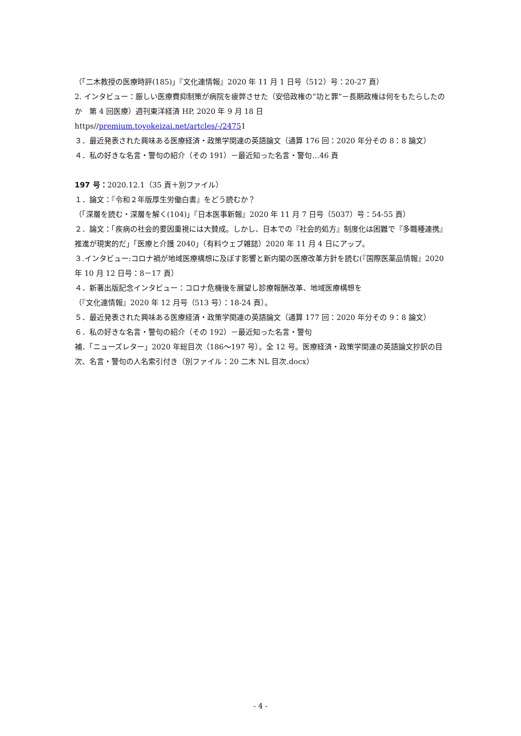（「二木教授の医療時評(185)」『文化連情報』2020 年 11 月 1 日号（512）号：20-27 頁）
2. インタビュー：厳しい医療費抑制策が病院を疲弊させた（安倍政権の“功と罪”－長期政権は何をもたらしたのか　第 4 回医療）週刊東洋経済 HP, 2020 年 9 月 18 日
https//premium.toyokeizai.net/artcles/-/24751
３．最近発表された興味ある医療経済・政策学関連の英語論文（通算 176 回：2020 年分その 8：8 論文）
４．私の好きな名言・警句の紹介（その 191）－最近知った名言・警句…46 頁
197 号：2020.12.1（35 頁＋別ファイル）
１．論文：『令和２年版厚生労働白書』をどう読むか？
（「深層を読む・深層を解く(104)」『日本医事新報』2020 年 11 月 7 日号（5037）号：54-55 頁）
２．論文：「疾病の社会的要因重視には大賛成。しかし、日本での『社会的処方』制度化は困難で『多職種連携』推進が現実的だ」「医療と介護 2040」（有料ウェブ雑誌）2020 年 11 月 4 日にアップ。
３.インタビュー:コロナ禍が地域医療構想に及ぼす影響と新内閣の医療改革方針を読む(『国際医薬品情報』2020 年 10 月 12 日号：8－17 頁）
４．新著出版記念インタビュー：コロナ危機後を展望し診療報酬改革、地域医療構想を
（『文化連情報』2020 年 12 月号（513 号）：18-24 頁）。
５．最近発表された興味ある医療経済・政策学関連の英語論文（通算 177 回：2020 年分その 9：8 論文）
６．私の好きな名言・警句の紹介（その 192）－最近知った名言・警句
補．「ニューズレター」2020 年総目次（186～197 号）。全 12 号。医療経済・政策学関連の英語論文抄訳の目次、名言・警句の人名索引付き（別ファイル：20 二木 NL 目次.docx）
- 4 -